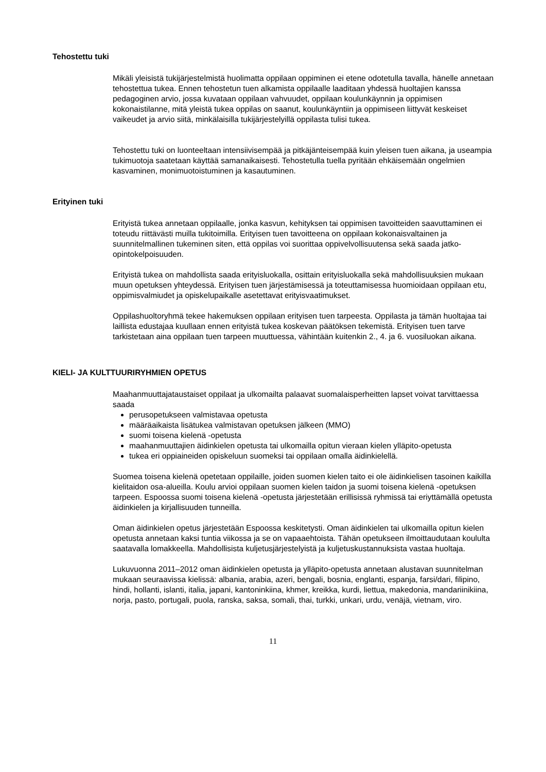Tehostettu tuki
Mikäli yleisistä tukijärjestelmistä huolimatta oppilaan oppiminen ei etene odotetulla tavalla, hänelle annetaan tehostettua tukea. Ennen tehostetun tuen alkamista oppilaalle laaditaan yhdessä huoltajien kanssa pedagoginen arvio, jossa kuvataan oppilaan vahvuudet, oppilaan koulunkäynnin ja oppimisen kokonaistilanne, mitä yleistä tukea oppilas on saanut, koulunkäyntiin ja oppimiseen liittyvät keskeiset vaikeudet ja arvio siitä, minkälaisilla tukijärjestelyillä oppilasta tulisi tukea.
Tehostettu tuki on luonteeltaan intensiivisempää ja pitkäjänteisempää kuin yleisen tuen aikana, ja useampia tukimuotoja saatetaan käyttää samanaikaisesti. Tehostetulla tuella pyritään ehkäisemään ongelmien kasvaminen, monimuotoistuminen ja kasautuminen.
Erityinen tuki
Erityistä tukea annetaan oppilaalle, jonka kasvun, kehityksen tai oppimisen tavoitteiden saavuttaminen ei toteudu riittävästi muilla tukitoimilla. Erityisen tuen tavoitteena on oppilaan kokonaisvaltainen ja suunnitelmallinen tukeminen siten, että oppilas voi suorittaa oppivelvollisuutensa sekä saada jatko-opintokelpoisuuden.
Erityistä tukea on mahdollista saada erityisluokalla, osittain erityisluokalla sekä mahdollisuuksien mukaan muun opetuksen yhteydessä. Erityisen tuen järjestämisessä ja toteuttamisessa huomioidaan oppilaan etu, oppimisvalmiudet ja opiskelupaikalle asetettavat erityisvaatimukset.
Oppilashuoltoryhmä tekee hakemuksen oppilaan erityisen tuen tarpeesta. Oppilasta ja tämän huoltajaa tai laillista edustajaa kuullaan ennen erityistä tukea koskevan päätöksen tekemistä. Erityisen tuen tarve tarkistetaan aina oppilaan tuen tarpeen muuttuessa, vähintään kuitenkin 2., 4. ja 6. vuosiluokan aikana.
KIELI- JA KULTTUURIRYHMIEN OPETUS
Maahanmuuttajataustaiset oppilaat ja ulkomailta palaavat suomalaisperheitten lapset voivat tarvittaessa saada
perusopetukseen valmistavaa opetusta
määräaikaista lisätukea valmistavan opetuksen jälkeen (MMO)
suomi toisena kielenä -opetusta
maahanmuuttajien äidinkielen opetusta tai ulkomailla opitun vieraan kielen ylläpito-opetusta
tukea eri oppiaineiden opiskeluun suomeksi tai oppilaan omalla äidinkielellä.
Suomea toisena kielenä opetetaan oppilaille, joiden suomen kielen taito ei ole äidinkielisen tasoinen kaikilla kielitaidon osa-alueilla. Koulu arvioi oppilaan suomen kielen taidon ja suomi toisena kielenä -opetuksen tarpeen. Espoossa suomi toisena kielenä -opetusta järjestetään erillisissä ryhmissä tai eriyttämällä opetusta äidinkielen ja kirjallisuuden tunneilla.
Oman äidinkielen opetus järjestetään Espoossa keskitetysti. Oman äidinkielen tai ulkomailla opitun kielen opetusta annetaan kaksi tuntia viikossa ja se on vapaaehtoista. Tähän opetukseen ilmoittaudutaan koululta saatavalla lomakkeella. Mahdollisista kuljetusjärjestelyistä ja kuljetuskustannuksista vastaa huoltaja.
Lukuvuonna 2011–2012 oman äidinkielen opetusta ja ylläpito-opetusta annetaan alustavan suunnitelman mukaan seuraavissa kielissä: albania, arabia, azeri, bengali, bosnia, englanti, espanja, farsi/dari, filipino, hindi, hollanti, islanti, italia, japani, kantoninkiina, khmer, kreikka, kurdi, liettua, makedonia, mandariinikiina, norja, pasto, portugali, puola, ranska, saksa, somali, thai, turkki, unkari, urdu, venäjä, vietnam, viro.
11